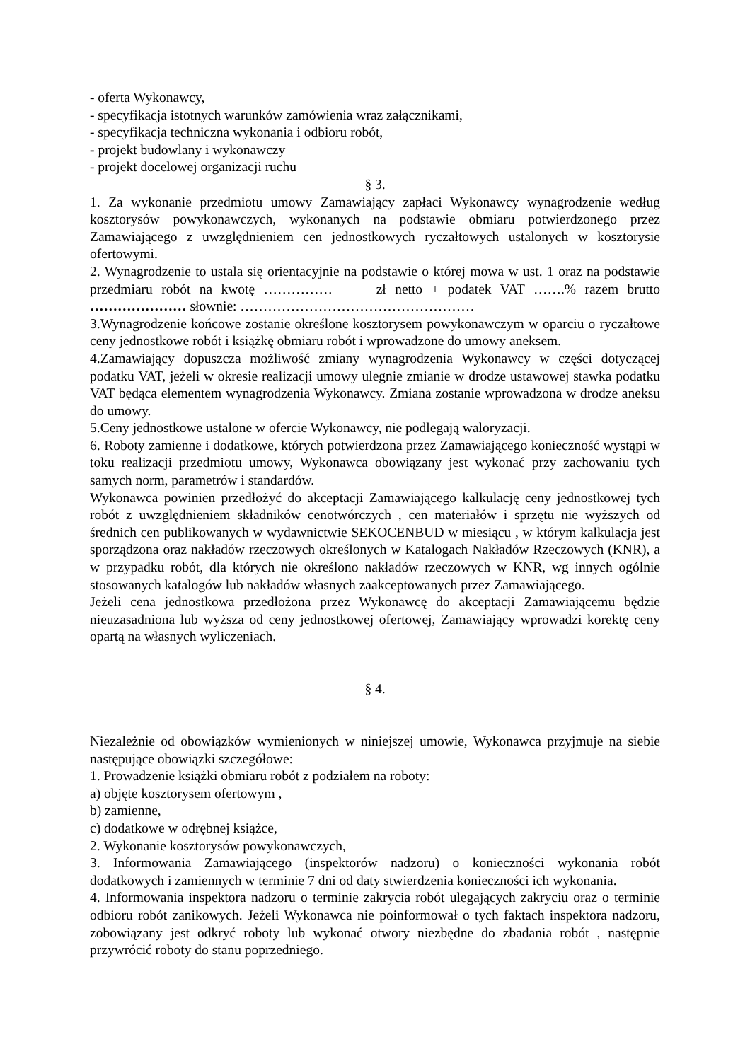- oferta Wykonawcy,
- specyfikacja istotnych warunków zamówienia wraz załącznikami,
- specyfikacja techniczna wykonania i odbioru robót,
- projekt budowlany i wykonawczy
- projekt docelowej organizacji ruchu
§ 3.
1. Za wykonanie przedmiotu umowy Zamawiający zapłaci Wykonawcy wynagrodzenie według kosztorysów powykonawczych, wykonanych na podstawie obmiaru potwierdzonego przez Zamawiającego z uwzględnieniem cen jednostkowych ryczałtowych ustalonych w kosztorysie ofertowymi.
2. Wynagrodzenie to ustala się orientacyjnie na podstawie o której mowa w ust. 1 oraz na podstawie przedmiaru robót na kwotę …………… zł netto + podatek VAT …….% razem brutto ………………… słownie: ……………………………………………
3.Wynagrodzenie końcowe zostanie określone kosztorysem powykonawczym w oparciu o ryczałtowe ceny jednostkowe robót i książkę obmiaru robót i wprowadzone do umowy aneksem.
4.Zamawiający dopuszcza możliwość zmiany wynagrodzenia Wykonawcy w części dotyczącej podatku VAT, jeżeli w okresie realizacji umowy ulegnie zmianie w drodze ustawowej stawka podatku VAT będąca elementem wynagrodzenia Wykonawcy. Zmiana zostanie wprowadzona w drodze aneksu do umowy.
5.Ceny jednostkowe ustalone w ofercie Wykonawcy, nie podlegają waloryzacji.
6. Roboty zamienne i dodatkowe, których potwierdzona przez Zamawiającego konieczność wystąpi w toku realizacji przedmiotu umowy, Wykonawca obowiązany jest wykonać przy zachowaniu tych samych norm, parametrów i standardów.
Wykonawca powinien przedłożyć do akceptacji Zamawiającego kalkulację ceny jednostkowej tych robót z uwzględnieniem składników cenotwórczych , cen materiałów i sprzętu nie wyższych od średnich cen publikowanych w wydawnictwie SEKOCENBUD w miesiącu , w którym kalkulacja jest sporządzona oraz nakładów rzeczowych określonych w Katalogach Nakładów Rzeczowych (KNR), a w przypadku robót, dla których nie określono nakładów rzeczowych w KNR, wg innych ogólnie stosowanych katalogów lub nakładów własnych zaakceptowanych przez Zamawiającego.
Jeżeli cena jednostkowa przedłożona przez Wykonawcę do akceptacji Zamawiającemu będzie nieuzasadniona lub wyższa od ceny jednostkowej ofertowej, Zamawiający wprowadzi korektę ceny opartą na własnych wyliczeniach.
§ 4.
Niezależnie od obowiązków wymienionych w niniejszej umowie, Wykonawca przyjmuje na siebie następujące obowiązki szczegółowe:
1. Prowadzenie książki obmiaru robót z podziałem na roboty:
a) objęte kosztorysem ofertowym ,
b) zamienne,
c) dodatkowe w odrębnej książce,
2. Wykonanie kosztorysów powykonawczych,
3. Informowania Zamawiającego (inspektorów nadzoru) o konieczności wykonania robót dodatkowych i zamiennych w terminie 7 dni od daty stwierdzenia konieczności ich wykonania.
4. Informowania inspektora nadzoru o terminie zakrycia robót ulegających zakryciu oraz o terminie odbioru robót zanikowych. Jeżeli Wykonawca nie poinformował o tych faktach inspektora nadzoru, zobowiązany jest odkryć roboty lub wykonać otwory niezbędne do zbadania robót , następnie przywrócić roboty do stanu poprzedniego.